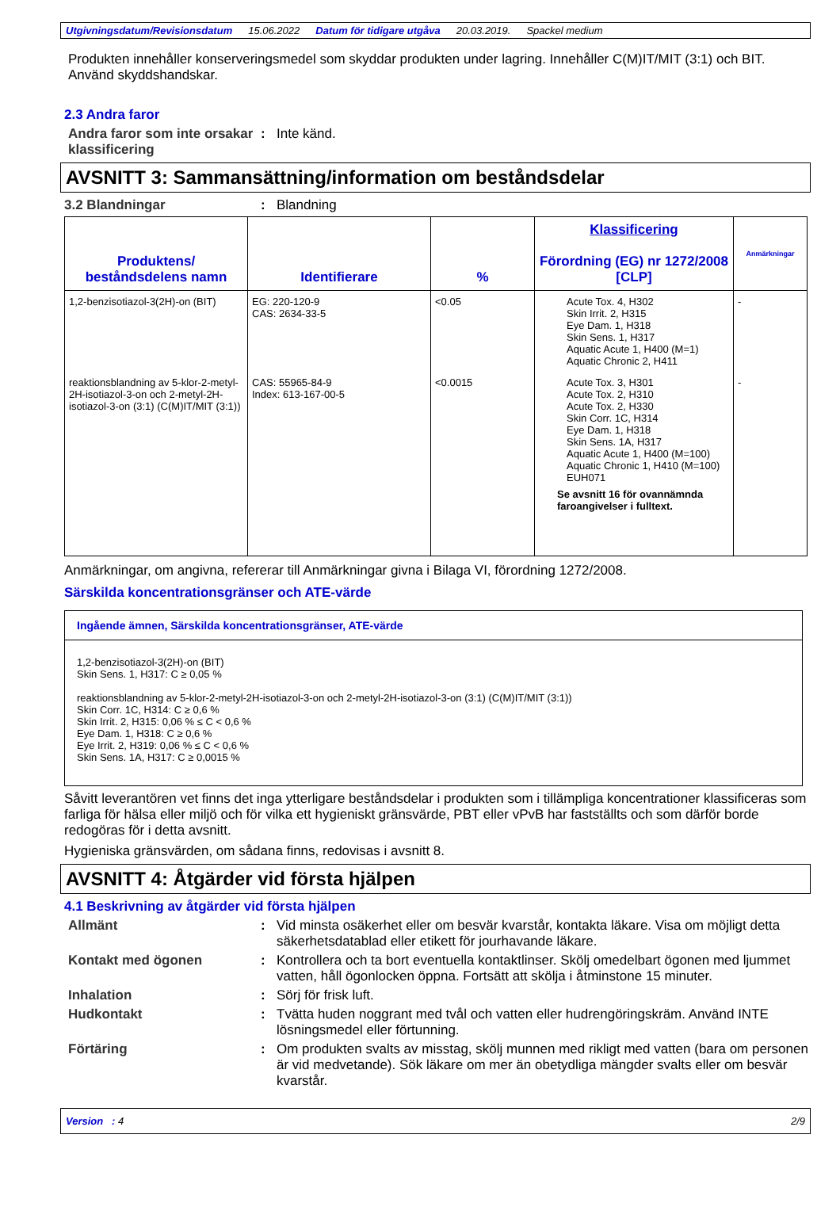Utgivningsdatum/Revisionsdatum 15.06.2022 Datum för tidigare utgåva 20.03.2019. Spackel medium
Produkten innehåller konserveringsmedel som skyddar produkten under lagring. Innehåller C(M)IT/MIT (3:1) och BIT. Använd skyddshandskar.
2.3 Andra faror
Andra faror som inte orsakar klassificering
: Inte känd.
AVSNITT 3: Sammansättning/information om beståndsdelar
3.2 Blandningar : Blandning
| Produktens/ beståndsdelens namn | Identifierare | % | Klassificering Förordning (EG) nr 1272/2008 [CLP] | Anmärkningar |
| --- | --- | --- | --- | --- |
| 1,2-benzisotiazol-3(2H)-on (BIT) | EG: 220-120-9 CAS: 2634-33-5 | <0.05 | Acute Tox. 4, H302 Skin Irrit. 2, H315 Eye Dam. 1, H318 Skin Sens. 1, H317 Aquatic Acute 1, H400 (M=1) Aquatic Chronic 2, H411 | - |
| reaktionsblandning av 5-klor-2-metyl-2H-isotiazol-3-on och 2-metyl-2H-isotiazol-3-on (3:1) (C(M)IT/MIT (3:1)) | CAS: 55965-84-9 Index: 613-167-00-5 | <0.0015 | Acute Tox. 3, H301 Acute Tox. 2, H310 Acute Tox. 2, H330 Skin Corr. 1C, H314 Eye Dam. 1, H318 Skin Sens. 1A, H317 Aquatic Acute 1, H400 (M=100) Aquatic Chronic 1, H410 (M=100) EUH071 Se avsnitt 16 för ovannämnda faroangivelser i fulltext. | - |
Anmärkningar, om angivna, refererar till Anmärkningar givna i Bilaga VI, förordning 1272/2008.
Särskilda koncentrationsgränser och ATE-värde
Ingående ämnen, Särskilda koncentrationsgränser, ATE-värde
1,2-benzisotiazol-3(2H)-on (BIT)
Skin Sens. 1, H317: C ≥ 0,05 %
reaktionsblandning av 5-klor-2-metyl-2H-isotiazol-3-on och 2-metyl-2H-isotiazol-3-on (3:1) (C(M)IT/MIT (3:1))
Skin Corr. 1C, H314: C ≥ 0,6 %
Skin Irrit. 2, H315: 0,06 % ≤ C < 0,6 %
Eye Dam. 1, H318: C ≥ 0,6 %
Eye Irrit. 2, H319: 0,06 % ≤ C < 0,6 %
Skin Sens. 1A, H317: C ≥ 0,0015 %
Såvitt leverantören vet finns det inga ytterligare beståndsdelar i produkten som i tillämpliga koncentrationer klassificeras som farliga för hälsa eller miljö och för vilka ett hygieniskt gränsvärde, PBT eller vPvB har fastställts och som därför borde redogöras för i detta avsnitt.
Hygieniska gränsvärden, om sådana finns, redovisas i avsnitt 8.
AVSNITT 4: Åtgärder vid första hjälpen
4.1 Beskrivning av åtgärder vid första hjälpen
Allmänt : Vid minsta osäkerhet eller om besvär kvarstår, kontakta läkare. Visa om möjligt detta säkerhetsdatablad eller etikett för jourhavande läkare.
Kontakt med ögonen : Kontrollera och ta bort eventuella kontaktlinser. Skölj omedelbart ögonen med ljummet vatten, håll ögonlocken öppna. Fortsätt att skölja i åtminstone 15 minuter.
Inhalation : Sörj för frisk luft.
Hudkontakt : Tvätta huden noggrant med tvål och vatten eller hudrengöringskräm. Använd INTE lösningsmedel eller förtunning.
Förtäring : Om produkten svalts av misstag, skölj munnen med rikligt med vatten (bara om personen är vid medvetande). Sök läkare om mer än obetydliga mängder svalts eller om besvär kvarstår.
Version : 4 2/9